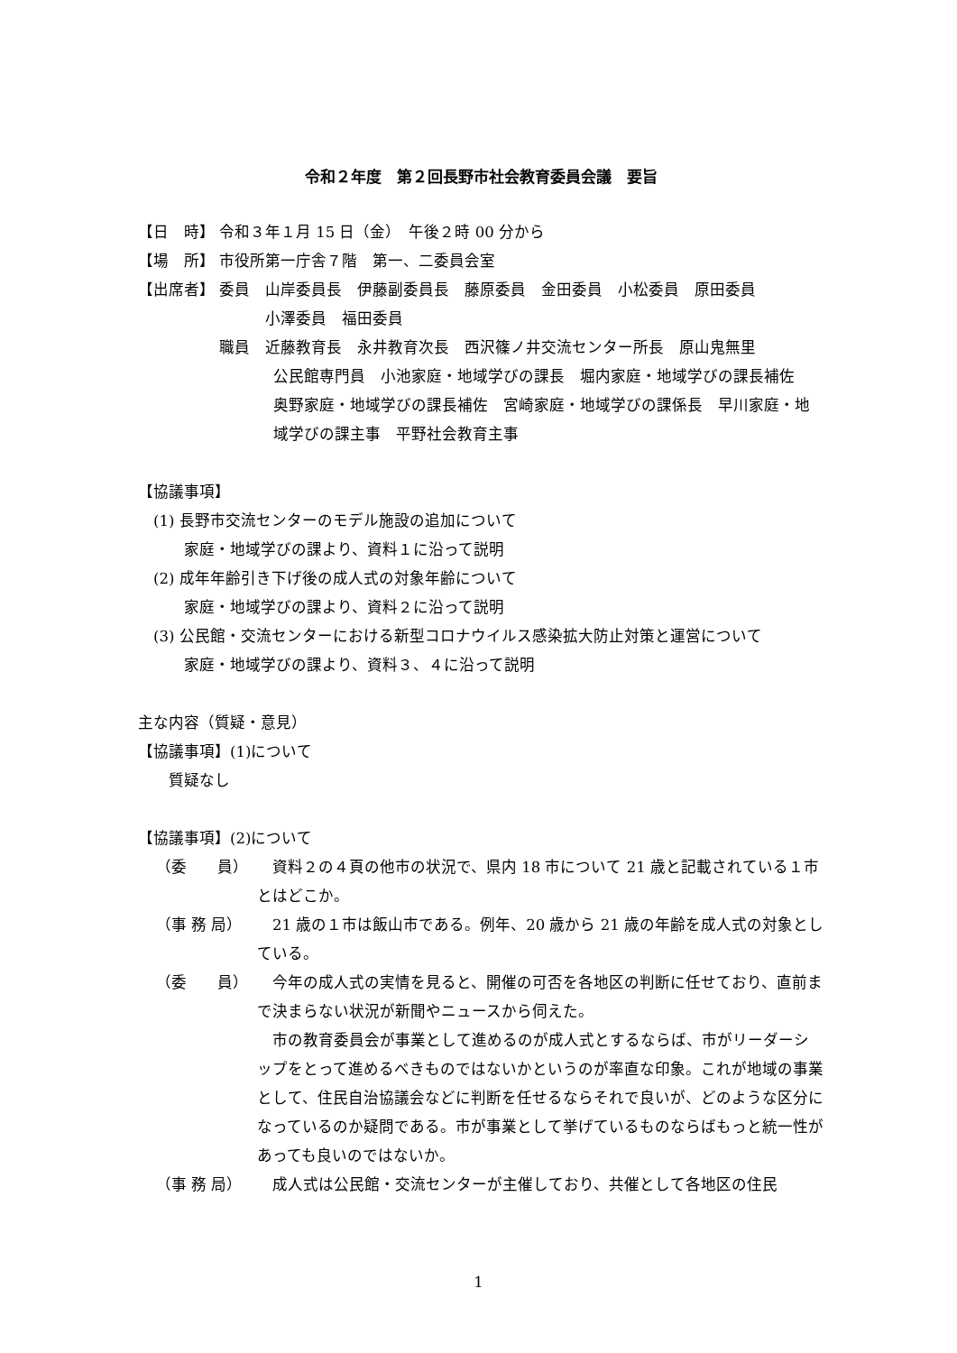令和２年度　第２回長野市社会教育委員会議　要旨
【日　時】 令和３年１月 15 日（金）　午後２時 00 分から
【場　所】 市役所第一庁舎７階　第一、二委員会室
【出席者】 委員　山岸委員長　伊藤副委員長　藤原委員　金田委員　小松委員　原田委員
　　　小澤委員　福田委員
職員　近藤教育長　永井教育次長　西沢篠ノ井交流センター所長　原山鬼無里
公民館専門員　小池家庭・地域学びの課長　堀内家庭・地域学びの課長補佐　奥野家庭・地域学びの課長補佐　宮崎家庭・地域学びの課係長　早川家庭・地域学びの課主事　平野社会教育主事
【協議事項】
　(1) 長野市交流センターのモデル施設の追加について
　　　家庭・地域学びの課より、資料１に沿って説明
　(2) 成年年齢引き下げ後の成人式の対象年齢について
　　　家庭・地域学びの課より、資料２に沿って説明
　(3) 公民館・交流センターにおける新型コロナウイルス感染拡大防止対策と運営について
　　　家庭・地域学びの課より、資料３、４に沿って説明
主な内容（質疑・意見）
【協議事項】(1)について
　　質疑なし
【協議事項】(2)について
（委　　員）　資料２の４頁の他市の状況で、県内 18 市について 21 歳と記載されている１市とはどこか。
（事 務 局）　21 歳の１市は飯山市である。例年、20 歳から 21 歳の年齢を成人式の対象としている。
（委　　員）　今年の成人式の実情を見ると、開催の可否を各地区の判断に任せており、直前まで決まらない状況が新聞やニュースから伺えた。
　市の教育委員会が事業として進めるのが成人式とするならば、市がリーダーシップをとって進めるべきものではないかというのが率直な印象。これが地域の事業として、住民自治協議会などに判断を任せるならそれで良いが、どのような区分になっているのか疑問である。市が事業として挙げているものならばもっと統一性があっても良いのではないか。
（事 務 局）　成人式は公民館・交流センターが主催しており、共催として各地区の住民
1